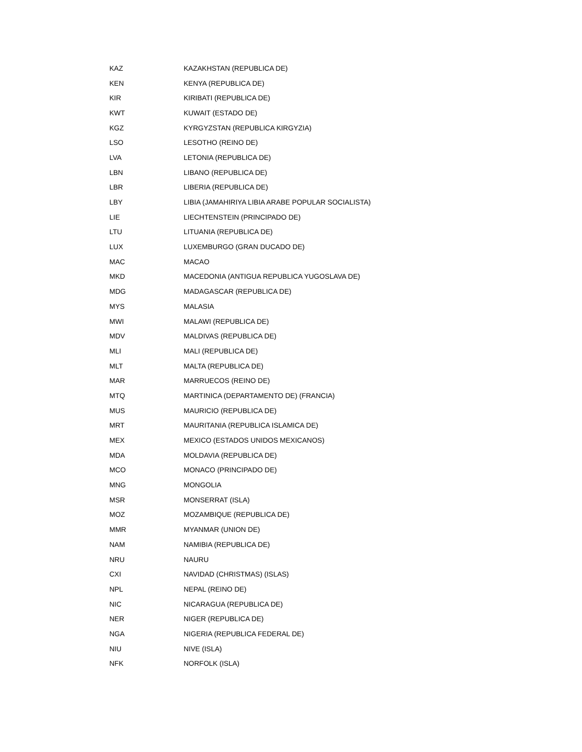| KAZ | KAZAKHSTAN (REPUBLICA DE) |
| KEN | KENYA (REPUBLICA DE) |
| KIR | KIRIBATI (REPUBLICA DE) |
| KWT | KUWAIT (ESTADO DE) |
| KGZ | KYRGYZSTAN (REPUBLICA KIRGYZIA) |
| LSO | LESOTHO (REINO DE) |
| LVA | LETONIA (REPUBLICA DE) |
| LBN | LIBANO (REPUBLICA DE) |
| LBR | LIBERIA (REPUBLICA DE) |
| LBY | LIBIA (JAMAHIRIYA LIBIA ARABE POPULAR SOCIALISTA) |
| LIE | LIECHTENSTEIN (PRINCIPADO DE) |
| LTU | LITUANIA (REPUBLICA DE) |
| LUX | LUXEMBURGO (GRAN DUCADO DE) |
| MAC | MACAO |
| MKD | MACEDONIA (ANTIGUA REPUBLICA YUGOSLAVA DE) |
| MDG | MADAGASCAR (REPUBLICA DE) |
| MYS | MALASIA |
| MWI | MALAWI (REPUBLICA DE) |
| MDV | MALDIVAS (REPUBLICA DE) |
| MLI | MALI (REPUBLICA DE) |
| MLT | MALTA (REPUBLICA DE) |
| MAR | MARRUECOS (REINO DE) |
| MTQ | MARTINICA (DEPARTAMENTO DE) (FRANCIA) |
| MUS | MAURICIO (REPUBLICA DE) |
| MRT | MAURITANIA (REPUBLICA ISLAMICA DE) |
| MEX | MEXICO (ESTADOS UNIDOS MEXICANOS) |
| MDA | MOLDAVIA (REPUBLICA DE) |
| MCO | MONACO (PRINCIPADO DE) |
| MNG | MONGOLIA |
| MSR | MONSERRAT (ISLA) |
| MOZ | MOZAMBIQUE (REPUBLICA DE) |
| MMR | MYANMAR (UNION DE) |
| NAM | NAMIBIA (REPUBLICA DE) |
| NRU | NAURU |
| CXI | NAVIDAD (CHRISTMAS) (ISLAS) |
| NPL | NEPAL (REINO DE) |
| NIC | NICARAGUA (REPUBLICA DE) |
| NER | NIGER (REPUBLICA DE) |
| NGA | NIGERIA (REPUBLICA FEDERAL DE) |
| NIU | NIVE (ISLA) |
| NFK | NORFOLK (ISLA) |